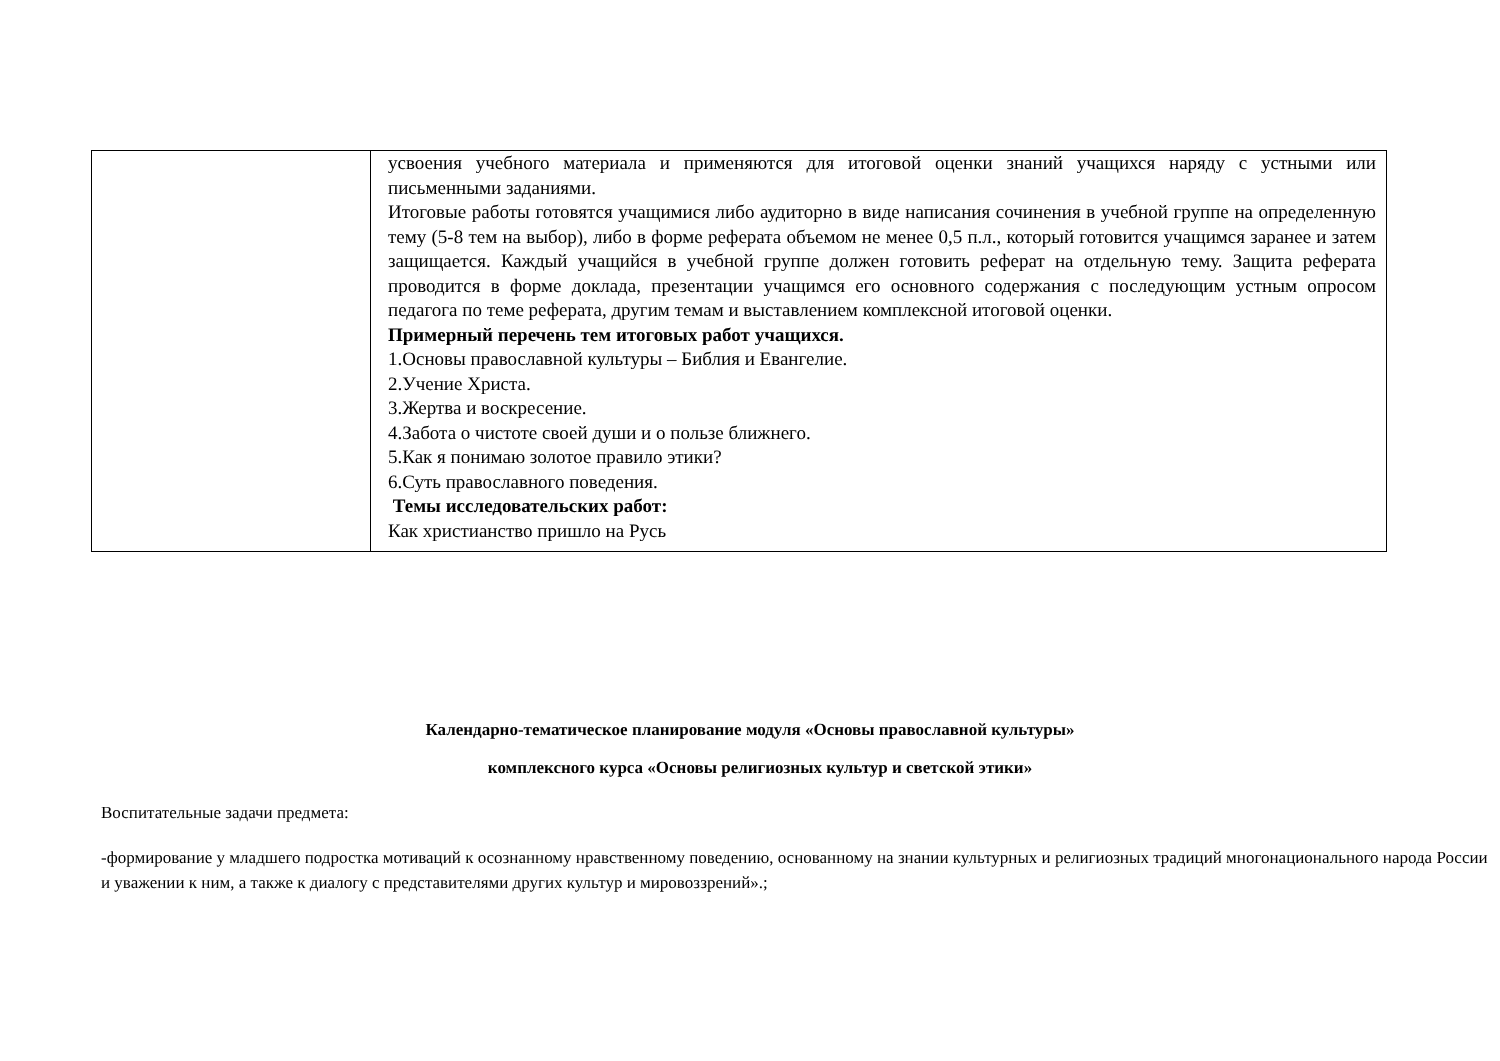| | усвоения учебного материала и применяются для итоговой оценки знаний учащихся наряду с устными или письменными заданиями. Итоговые работы готовятся учащимися либо аудиторно в виде написания сочинения в учебной группе на определенную тему (5-8 тем на выбор), либо в форме реферата объемом не менее 0,5 п.л., который готовится учащимся заранее и затем защищается. Каждый учащийся в учебной группе должен готовить реферат на отдельную тему. Защита реферата проводится в форме доклада, презентации учащимся его основного содержания с последующим устным опросом педагога по теме реферата, другим темам и выставлением комплексной итоговой оценки. Примерный перечень тем итоговых работ учащихся. 1.Основы православной культуры – Библия и Евангелие. 2.Учение Христа. 3.Жертва и воскресение. 4.Забота о чистоте своей души и о пользе ближнего. 5.Как я понимаю золотое правило этики? 6.Суть православного поведения. Темы исследовательских работ: Как христианство пришло на Русь |
Календарно-тематическое планирование модуля «Основы православной культуры»
комплексного курса «Основы религиозных культур и светской этики»
Воспитательные задачи предмета:
-формирование у младшего подростка мотиваций к осознанному нравственному поведению, основанному на знании культурных и религиозных традиций многонационального народа России и уважении к ним, а также к диалогу с представителями других культур и мировоззрений».;